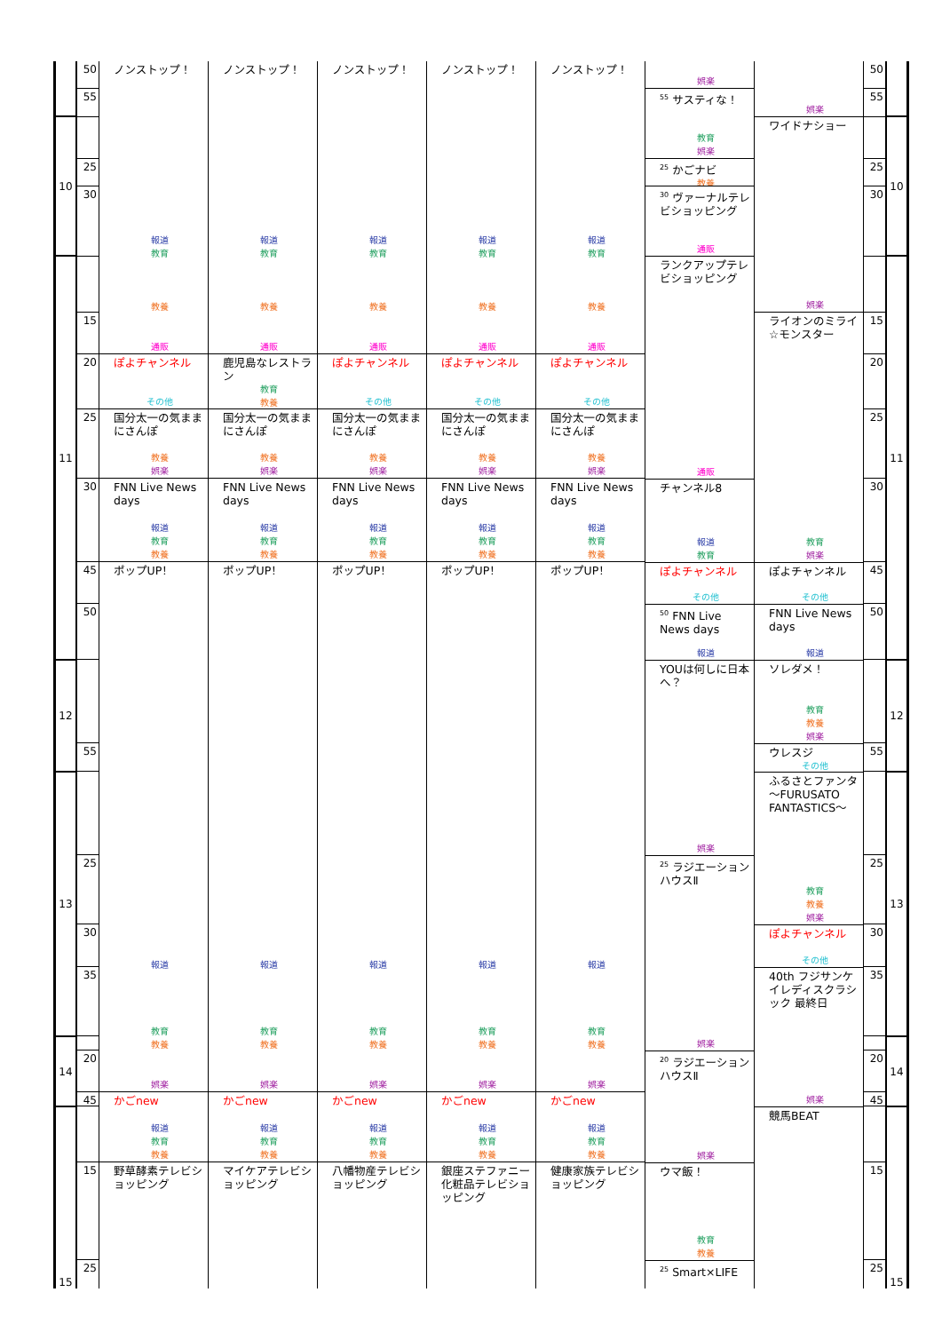| 10 11 12 13 14 15 | 50 55 25 30 15 20 25 30 45 50 55 25 30 35 20 45 15 25 | ノンストップ！ 報道 教育 教養 通販 ぽよチャンネル その他 国分太一の気ままにさんぽ 教養 娯楽 FNN Live News days 報道 教育 教養 ポップUP！ 報道 教育 教養 娯楽 かごnew 報道 教育 教養 野草酵素テレビショッピング | ノンストップ！ 報道 教育 教養 通販 鹿児島なレストラン 教育 教養 国分太一の気ままにさんぽ 教養 娯楽 FNN Live News days 報道 教育 教養 ポップUP！ 報道 教育 教養 娯楽 かごnew 報道 教育 教養 マイケアテレビショッピング | ノンストップ！ 報道 教育 教養 通販 ぽよチャンネル その他 国分太一の気ままにさんぽ 教養 娯楽 FNN Live News days 報道 教育 教養 ポップUP！ 報道 教育 教養 娯楽 かごnew 報道 教育 教養 八幡物産テレビショッピング | ノンストップ！ 報道 教育 教養 通販 ぽよチャンネル その他 国分太一の気ままにさんぽ 教養 娯楽 FNN Live News days 報道 教育 教養 ポップUP！ 報道 教育 教養 娯楽 かごnew 報道 教育 教養 銀座ステファニー化粧品テレビショッピング | ノンストップ！ 報道 教育 教養 通販 ぽよチャンネル その他 国分太一の気ままにさんぽ 教養 娯楽 FNN Live News days 報道 教育 教養 ポップUP！ 報道 教育 教養 娯楽 かごnew 報道 教育 教養 健康家族テレビショッピング | 娯楽 <sup>55</sup> サスティな！ 教育 娯楽 <sup>25</sup> かごナビ 教養 <sup>30</sup> ヴァーナルテレビショッピング 通販 ランクアップテレビショッピング 通販 チャンネル8 報道 教育 ぽよチャンネル その他 <sup>50</sup> FNN Live News days 報道 YOUは何しに日本へ？ 娯楽 <sup>25</sup> ラジエーションハウスⅡ 娯楽 <sup>20</sup> ラジエーションハウスⅡ 娯楽 ウマ飯！ 教育 教養 <sup>25</sup> Smart×LIFE | 娯楽 ワイドナショー 娯楽 ライオンのミライ☆モンスター 教育 娯楽 ぽよチャンネル その他 FNN Live News days 報道 ソレダメ！ 教育 教養 娯楽 ウレスジ その他 ふるさとファンタ～FURUSATO FANTASTICS～ 教育 教養 娯楽 ぽよチャンネル その他 40th フジサンケイレディスクラシック 最終日 娯楽 競馬BEAT | 50 55 25 30 15 20 25 30 45 50 55 25 30 35 20 45 15 25 | 10 11 12 13 14 15 |